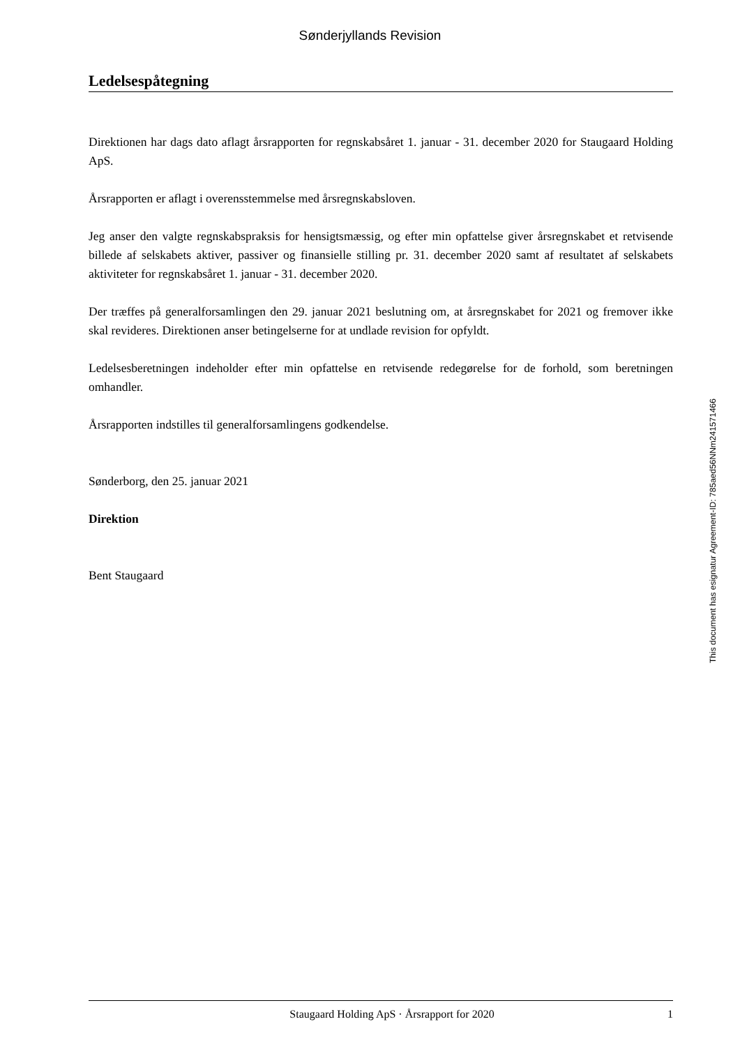Sønderjyllands Revision
Ledelsespåtegning
Direktionen har dags dato aflagt årsrapporten for regnskabsåret 1. januar - 31. december 2020 for Staugaard Holding ApS.
Årsrapporten er aflagt i overensstemmelse med årsregnskabsloven.
Jeg anser den valgte regnskabspraksis for hensigtsmæssig, og efter min opfattelse giver årsregnskabet et retvisende billede af selskabets aktiver, passiver og finansielle stilling pr. 31. december 2020 samt af resultatet af selskabets aktiviteter for regnskabsåret 1. januar - 31. december 2020.
Der træffes på generalforsamlingen den 29. januar 2021 beslutning om, at årsregnskabet for 2021 og fremover ikke skal revideres. Direktionen anser betingelserne for at undlade revision for opfyldt.
Ledelsesberetningen indeholder efter min opfattelse en retvisende redegørelse for de forhold, som beretningen omhandler.
Årsrapporten indstilles til generalforsamlingens godkendelse.
Sønderborg, den 25. januar 2021
Direktion
Bent Staugaard
This document has esignatur Agreement-ID: 785aed56NNm241571466
Staugaard Holding ApS · Årsrapport for 2020 1